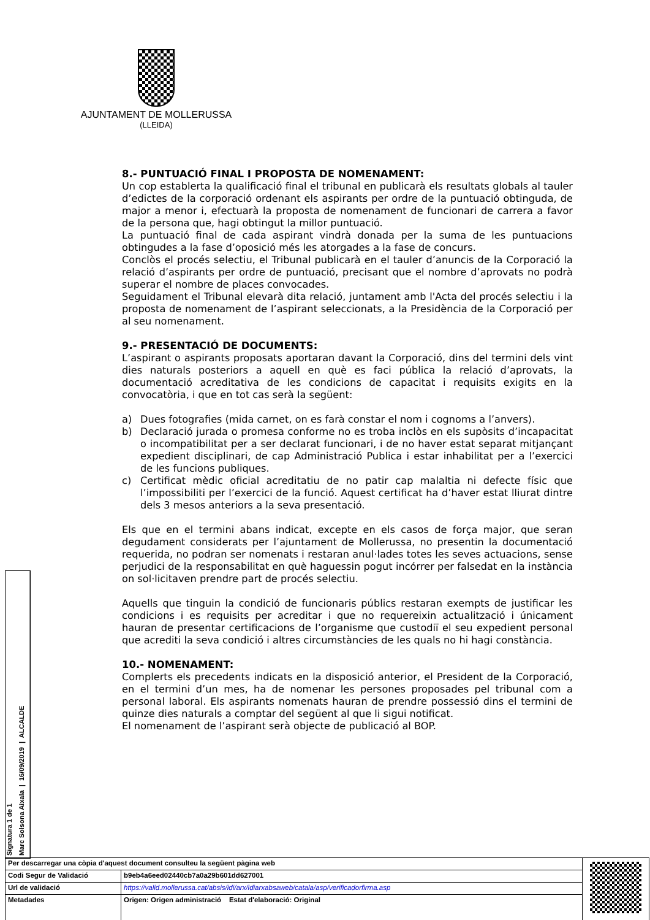AJUNTAMENT DE MOLLERUSSA
(LLEIDA)
8.- PUNTUACIÓ FINAL I PROPOSTA DE NOMENAMENT:
Un cop establerta la qualificació final el tribunal en publicarà els resultats globals al tauler d’edictes de la corporació ordenant els aspirants per ordre de la puntuació obtinguda, de major a menor i, efectuarà la proposta de nomenament de funcionari de carrera a favor de la persona que, hagi obtingut la millor puntuació.
La puntuació final de cada aspirant vindrà donada per la suma de les puntuacions obtingudes a la fase d’oposició més les atorgades a la fase de concurs.
Conclòs el procés selectiu, el Tribunal publicarà en el tauler d’anuncis de la Corporació la relació d’aspirants per ordre de puntuació, precisant que el nombre d’aprovats no podrà superar el nombre de places convocades.
Seguidament el Tribunal elevarà dita relació, juntament amb l'Acta del procés selectiu i la proposta de nomenament de l’aspirant seleccionats, a la Presidència de la Corporació per al seu nomenament.
9.- PRESENTACIÓ DE DOCUMENTS:
L’aspirant o aspirants proposats aportaran davant la Corporació, dins del termini dels vint dies naturals posteriors a aquell en què es faci pública la relació d’aprovats, la documentació acreditativa de les condicions de capacitat i requisits exigits en la convocatòria, i que en tot cas serà la següent:
a) Dues fotografies (mida carnet, on es farà constar el nom i cognoms a l’anvers).
b) Declaració jurada o promesa conforme no es troba inclòs en els supòsits d’incapacitat o incompatibilitat per a ser declarat funcionari, i de no haver estat separat mitjançant expedient disciplinari, de cap Administració Publica i estar inhabilitat per a l’exercici de les funcions publiques.
c) Certificat mèdic oficial acreditatiu de no patir cap malaltia ni defecte físic que l’impossibiliti per l’exercici de la funció. Aquest certificat ha d’haver estat lliurat dintre dels 3 mesos anteriors a la seva presentació.
Els que en el termini abans indicat, excepte en els casos de força major, que seran degudament considerats per l’ajuntament de Mollerussa, no presentin la documentació requerida, no podran ser nomenats i restaran anul·lades totes les seves actuacions, sense perjudici de la responsabilitat en què haguessin pogut incórrer per falsedat en la instància on sol·licitaven prendre part de procés selectiu.
Aquells que tinguin la condició de funcionaris públics restaran exempts de justificar les condicions i es requisits per acreditar i que no requereixin actualització i únicament hauran de presentar certificacions de l’organisme que custodiï el seu expedient personal que acrediti la seva condició i altres circumstàncies de les quals no hi hagi constància.
10.- NOMENAMENT:
Complerts els precedents indicats en la disposició anterior, el President de la Corporació, en el termini d’un mes, ha de nomenar les persones proposades pel tribunal com a personal laboral. Els aspirants nomenats hauran de prendre possessió dins el termini de quinze dies naturals a comptar del següent al que li sigui notificat.
El nomenament de l’aspirant serà objecte de publicació al BOP.
Signatura 1 de 1
Marc Solsona Aixala | 16/09/2019 | ALCALDE
| Per descarregar una còpia d'aquest document consulteu la següent pàgina web | | |
| Codi Segur de Validació | b9eb4a6eed02440cb7a0a29b601dd627001 | |
| Url de validació | https://valid.mollerussa.cat/absis/idi/arx/idiarxabsaweb/catala/asp/verificadorfirma.asp | |
| Metadades | Origen: Origen administració Estat d'elaboració: Original | |